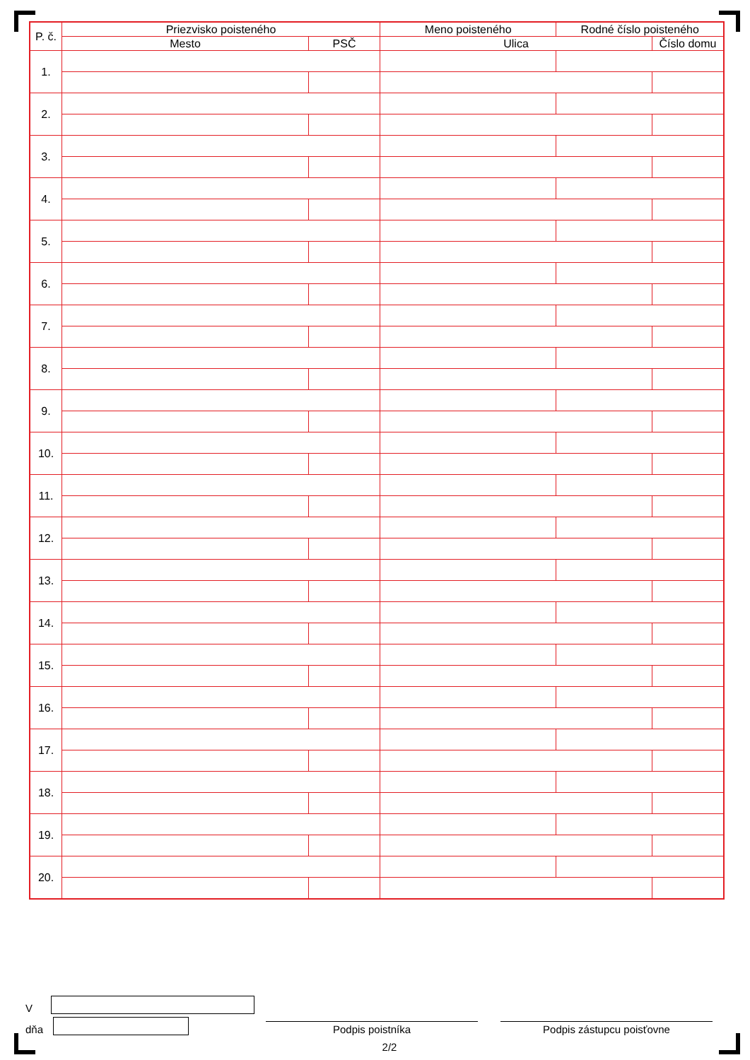| P. č. | Priezvisko poisteného | | Meno poisteného | Rodné číslo poisteného | |
| | Mesto | PSČ | Ulica | | Číslo domu |
| 1. | | | | | |
| 2. | | | | | |
| 3. | | | | | |
| 4. | | | | | |
| 5. | | | | | |
| 6. | | | | | |
| 7. | | | | | |
| 8. | | | | | |
| 9. | | | | | |
| 10. | | | | | |
| 11. | | | | | |
| 12. | | | | | |
| 13. | | | | | |
| 14. | | | | | |
| 15. | | | | | |
| 16. | | | | | |
| 17. | | | | | |
| 18. | | | | | |
| 19. | | | | | |
| 20. | | | | | |
V
dňa
Podpis poistníka
Podpis zástupcu poisťovne
2/2